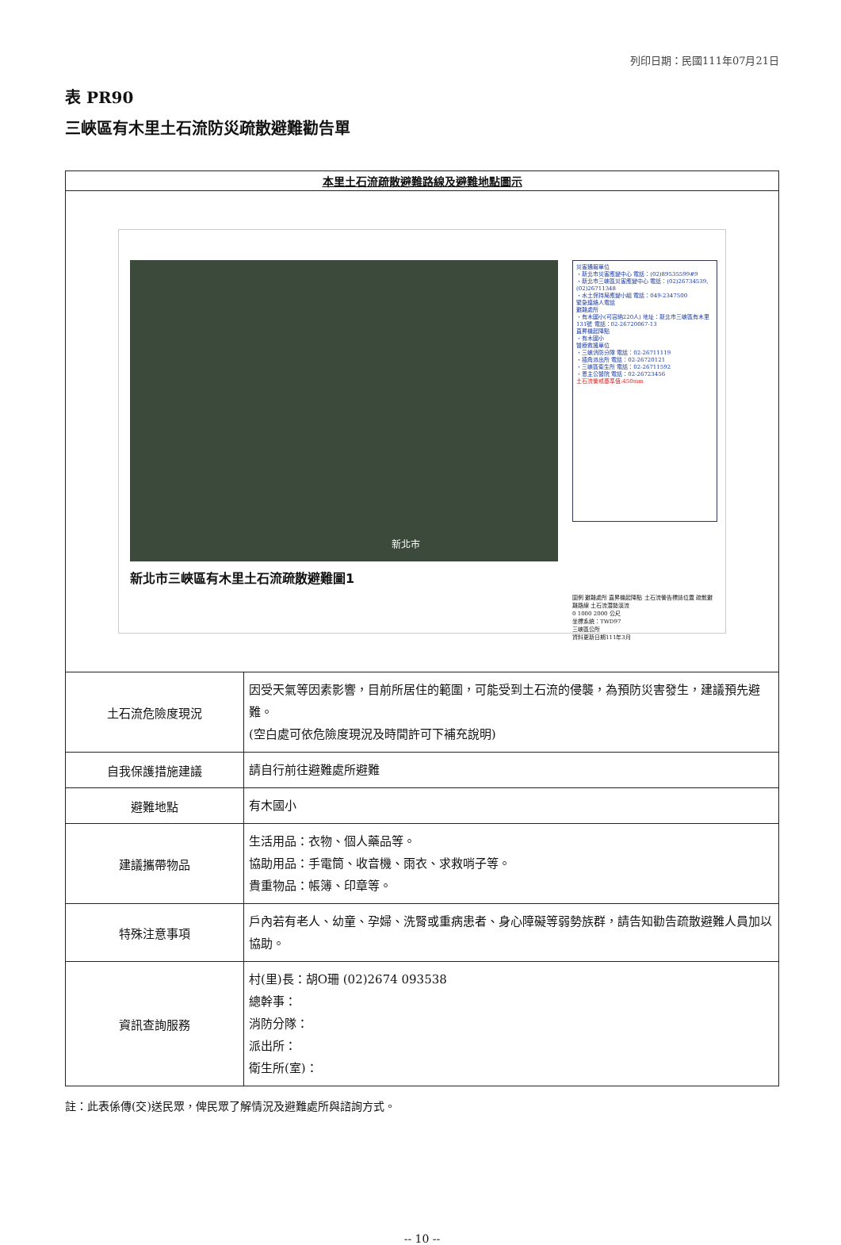列印日期：民國111年07月21日
表 PR90
三峽區有木里土石流防災疏散避難勸告單
| 本里土石流疏散避難路線及避難地點圖示 | |
| --- | --- |
| 新北市 新北市三峽區有木里土石流疏散避難圖1 災害通報單位 ・新北市災害應變中心 電話：(02)89535599#9 ・新北市三峽區災害應變中心 電話：(02)26734539,(02)26711348 ・水土保持局應變小組 電話：049-2347500 緊急連絡人電話 避難處所 ・有木國小(可容納220人) 地址：新北市三峽區有木里131號 電話：02-26720067-13 直昇機起降點 ・有木國小 醫療救援單位 ・三峽消防分隊 電話：02-26711119 ・插角派出所 電話：02-26720121 ・三峽區衛生所 電話：02-26711592 ・恩主公醫院 電話：02-26723456 土石流警戒基準值:450mm 圖例 避難處所 直昇機起降點 土石流警告標誌位置 疏散避難路線 土石流潛勢溪流 0 1000 2000 公尺 坐標系統：TWD97 三峽區公所 資料更新日期111年3月 | |
| 土石流危險度現況 | 因受天氣等因素影響，目前所居住的範圍，可能受到土石流的侵襲，為預防災害發生，建議預先避難。 (空白處可依危險度現況及時間許可下補充說明) |
| 自我保護措施建議 | 請自行前往避難處所避難 |
| 避難地點 | 有木國小 |
| 建議攜帶物品 | 生活用品：衣物、個人藥品等。 協助用品：手電筒、收音機、雨衣、求救哨子等。 貴重物品：帳簿、印章等。 |
| 特殊注意事項 | 戶內若有老人、幼童、孕婦、洗腎或重病患者、身心障礙等弱勢族群，請告知勸告疏散避難人員加以協助。 |
| 資訊查詢服務 | 村(里)長：胡O珊 (02)2674 093538 總幹事： 消防分隊： 派出所： 衛生所(室)： |
註：此表係傳(交)送民眾，俾民眾了解情況及避難處所與諮詢方式。
-- 10 --